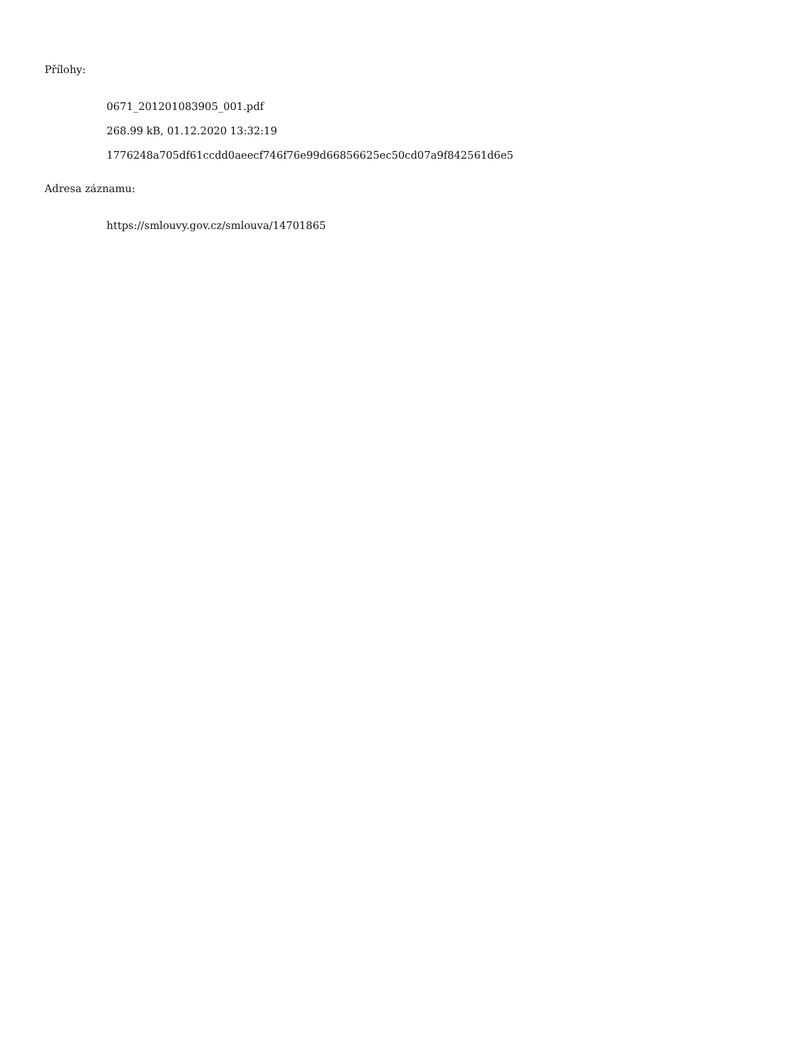Přílohy:
0671_201201083905_001.pdf
268.99 kB, 01.12.2020 13:32:19
1776248a705df61ccdd0aeecf746f76e99d66856625ec50cd07a9f842561d6e5
Adresa záznamu:
https://smlouvy.gov.cz/smlouva/14701865